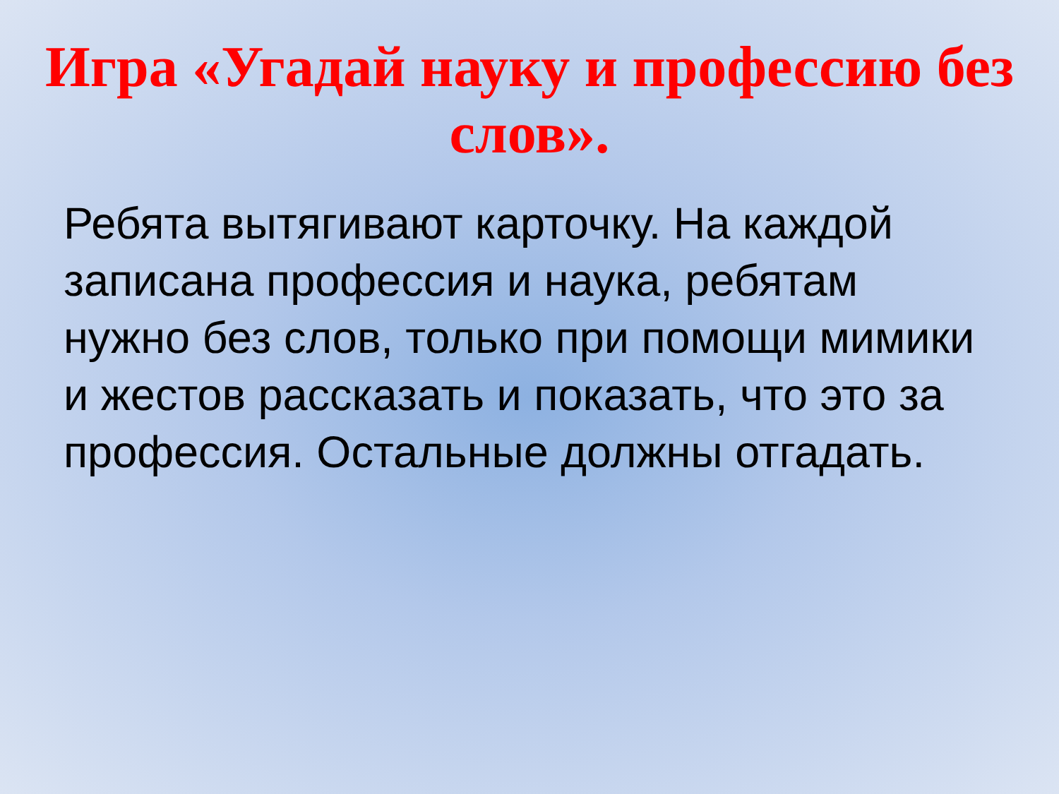Игра «Угадай науку и профессию без слов».
Ребята вытягивают карточку. На каждой записана профессия и наука, ребятам нужно без слов, только при помощи мимики и жестов рассказать и показать, что это за профессия. Остальные должны отгадать.